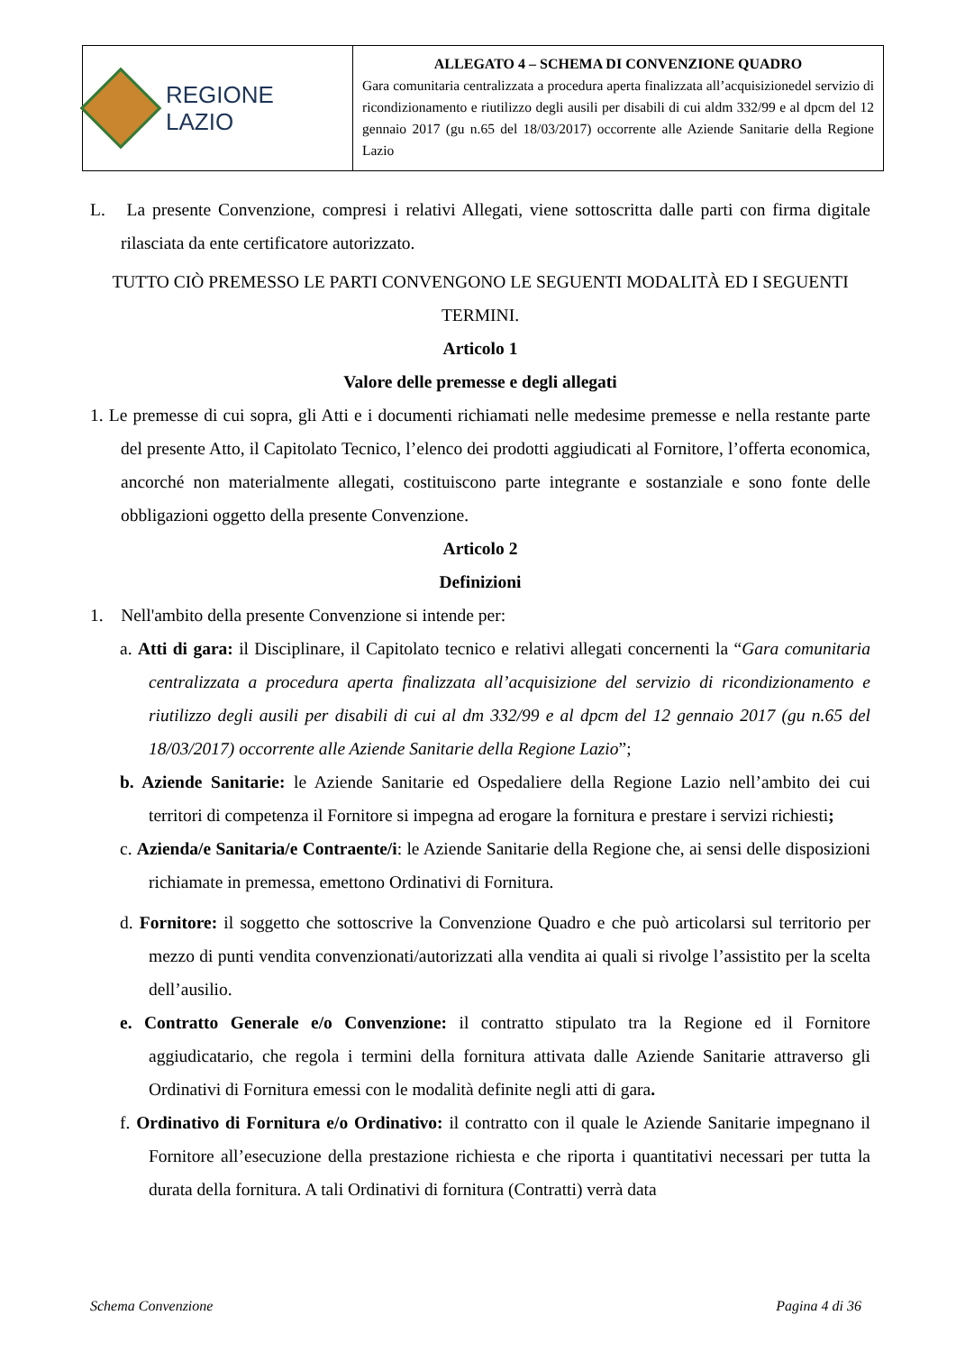REGIONE
LAZIO
ALLEGATO 4 – SCHEMA DI CONVENZIONE QUADRO
Gara comunitaria centralizzata a procedura aperta finalizzata all’acquisizionedel servizio di ricondizionamento e riutilizzo degli ausili per disabili di cui aldm 332/99 e al dpcm del 12 gennaio 2017 (gu n.65 del 18/03/2017) occorrente alle Aziende Sanitarie della Regione Lazio
L. La presente Convenzione, compresi i relativi Allegati, viene sottoscritta dalle parti con firma digitale rilasciata da ente certificatore autorizzato.
TUTTO CIÒ PREMESSO LE PARTI CONVENGONO LE SEGUENTI MODALITÀ ED I SEGUENTI TERMINI.
Articolo 1
Valore delle premesse e degli allegati
1. Le premesse di cui sopra, gli Atti e i documenti richiamati nelle medesime premesse e nella restante parte del presente Atto, il Capitolato Tecnico, l’elenco dei prodotti aggiudicati al Fornitore, l’offerta economica, ancorché non materialmente allegati, costituiscono parte integrante e sostanziale e sono fonte delle obbligazioni oggetto della presente Convenzione.
Articolo 2
Definizioni
1. Nell'ambito della presente Convenzione si intende per:
a. Atti di gara: il Disciplinare, il Capitolato tecnico e relativi allegati concernenti la “Gara comunitaria centralizzata a procedura aperta finalizzata all’acquisizione del servizio di ricondizionamento e riutilizzo degli ausili per disabili di cui al dm 332/99 e al dpcm del 12 gennaio 2017 (gu n.65 del 18/03/2017) occorrente alle Aziende Sanitarie della Regione Lazio”;
b. Aziende Sanitarie: le Aziende Sanitarie ed Ospedaliere della Regione Lazio nell’ambito dei cui territori di competenza il Fornitore si impegna ad erogare la fornitura e prestare i servizi richiesti;
c. Azienda/e Sanitaria/e Contraente/i: le Aziende Sanitarie della Regione che, ai sensi delle disposizioni richiamate in premessa, emettono Ordinativi di Fornitura.
d. Fornitore: il soggetto che sottoscrive la Convenzione Quadro e che può articolarsi sul territorio per mezzo di punti vendita convenzionati/autorizzati alla vendita ai quali si rivolge l’assistito per la scelta dell’ausilio.
e. Contratto Generale e/o Convenzione: il contratto stipulato tra la Regione ed il Fornitore aggiudicatario, che regola i termini della fornitura attivata dalle Aziende Sanitarie attraverso gli Ordinativi di Fornitura emessi con le modalità definite negli atti di gara.
f. Ordinativo di Fornitura e/o Ordinativo: il contratto con il quale le Aziende Sanitarie impegnano il Fornitore all’esecuzione della prestazione richiesta e che riporta i quantitativi necessari per tutta la durata della fornitura. A tali Ordinativi di fornitura (Contratti) verrà data
Schema Convenzione Pagina 4 di 36